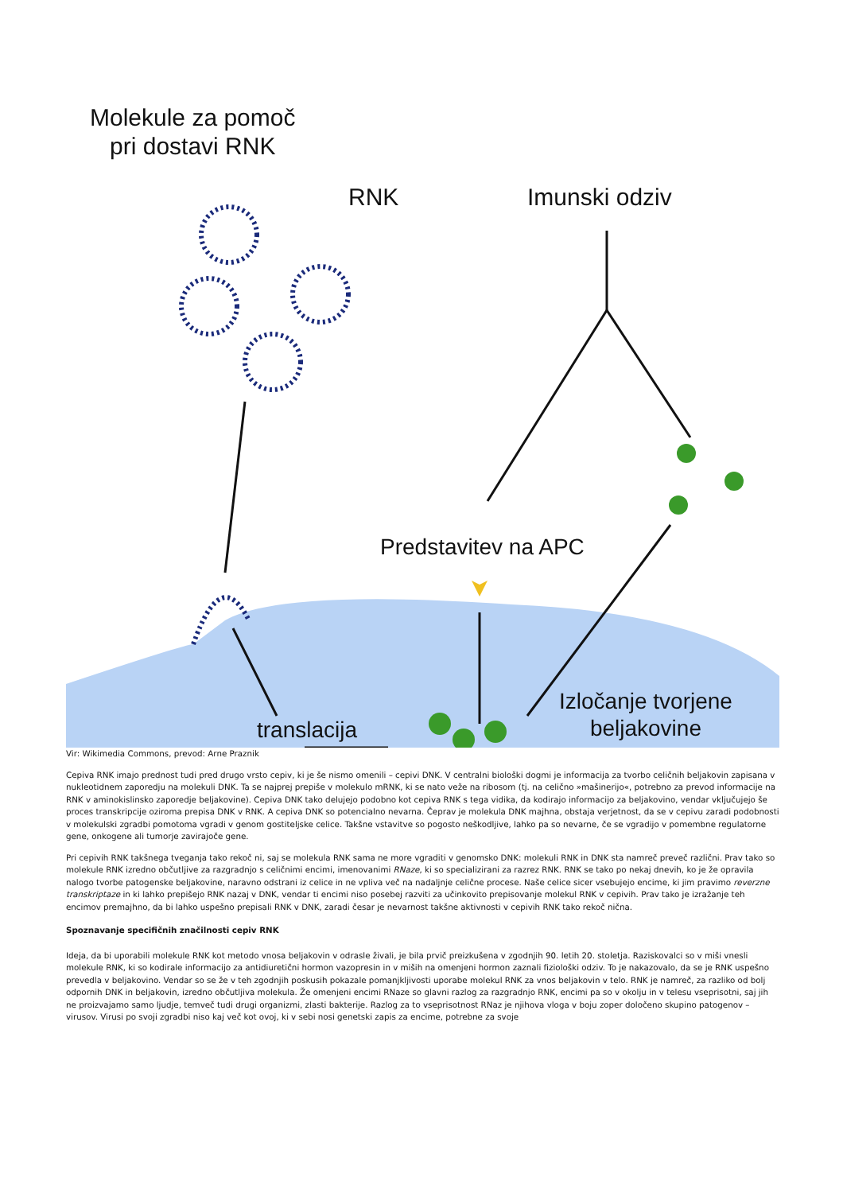Molekule za pomoč
pri dostavi RNK
RNK Imunski odziv
Predstavitev na APC
Izločanje tvorjene
beljakovine
translacija
Vir: Wikimedia Commons, prevod: Arne Praznik
Cepiva RNK imajo prednost tudi pred drugo vrsto cepiv, ki je še nismo omenili – cepivi DNK. V centralni biološki dogmi je informacija za tvorbo celičnih beljakovin zapisana v nukleotidnem zaporedju na molekuli DNK. Ta se najprej prepiše v molekulo mRNK, ki se nato veže na ribosom (tj. na celično »mašinerijo«, potrebno za prevod informacije na RNK v aminokislinsko zaporedje beljakovine). Cepiva DNK tako delujejo podobno kot cepiva RNK s tega vidika, da kodirajo informacijo za beljakovino, vendar vključujejo še proces transkripcije oziroma prepisa DNK v RNK. A cepiva DNK so potencialno nevarna. Čeprav je molekula DNK majhna, obstaja verjetnost, da se v cepivu zaradi podobnosti v molekulski zgradbi pomotoma vgradi v genom gostiteljske celice. Takšne vstavitve so pogosto neškodljive, lahko pa so nevarne, če se vgradijo v pomembne regulatorne gene, onkogene ali tumorje zavirajoče gene.
Pri cepivih RNK takšnega tveganja tako rekoč ni, saj se molekula RNK sama ne more vgraditi v genomsko DNK: molekuli RNK in DNK sta namreč preveč različni. Prav tako so molekule RNK izredno občutljive za razgradnjo s celičnimi encimi, imenovanimi RNaze, ki so specializirani za razrez RNK. RNK se tako po nekaj dnevih, ko je že opravila nalogo tvorbe patogenske beljakovine, naravno odstrani iz celice in ne vpliva več na nadaljnje celične procese. Naše celice sicer vsebujejo encime, ki jim pravimo reverzne transkriptaze in ki lahko prepišejo RNK nazaj v DNK, vendar ti encimi niso posebej razviti za učinkovito prepisovanje molekul RNK v cepivih. Prav tako je izražanje teh encimov premajhno, da bi lahko uspešno prepisali RNK v DNK, zaradi česar je nevarnost takšne aktivnosti v cepivih RNK tako rekoč nična.
Spoznavanje specifičnih značilnosti cepiv RNK
Ideja, da bi uporabili molekule RNK kot metodo vnosa beljakovin v odrasle živali, je bila prvič preizkušena v zgodnjih 90. letih 20. stoletja. Raziskovalci so v miši vnesli molekule RNK, ki so kodirale informacijo za antidiuretični hormon vazopresin in v miših na omenjeni hormon zaznali fiziološki odziv. To je nakazovalo, da se je RNK uspešno prevedla v beljakovino. Vendar so se že v teh zgodnjih poskusih pokazale pomanjkljivosti uporabe molekul RNK za vnos beljakovin v telo. RNK je namreč, za razliko od bolj odpornih DNK in beljakovin, izredno občutljiva molekula. Že omenjeni encimi RNaze so glavni razlog za razgradnjo RNK, encimi pa so v okolju in v telesu vseprisotni, saj jih ne proizvajamo samo ljudje, temveč tudi drugi organizmi, zlasti bakterije. Razlog za to vseprisotnost RNaz je njihova vloga v boju zoper določeno skupino patogenov – virusov. Virusi po svoji zgradbi niso kaj več kot ovoj, ki v sebi nosi genetski zapis za encime, potrebne za svoje